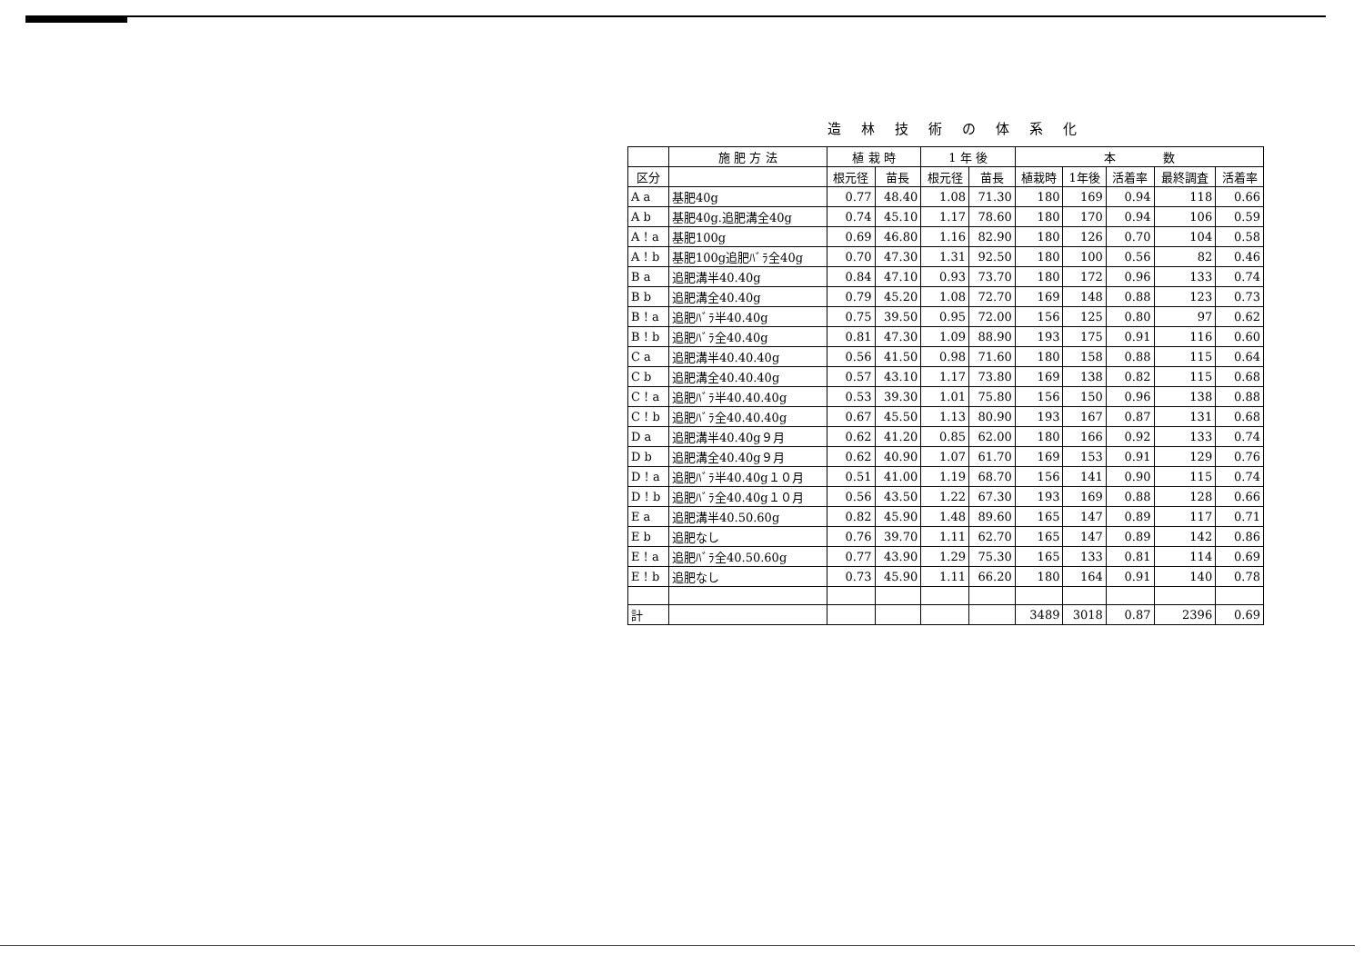造林技術の体系化
| | 施 肥 方 法 | 植 栽 時 | | 1 年 後 | | 本 数 | | | | |
| --- | --- | --- | --- | --- | --- | --- | --- | --- | --- | --- |
| 区分 | | 根元径 | 苗長 | 根元径 | 苗長 | 植栽時 | 1年後 | 活着率 | 最終調査 | 活着率 |
| A a | 基肥40g | 0.77 | 48.40 | 1.08 | 71.30 | 180 | 169 | 0.94 | 118 | 0.66 |
| A b | 基肥40g.追肥溝全40g | 0.74 | 45.10 | 1.17 | 78.60 | 180 | 170 | 0.94 | 106 | 0.59 |
| A ! a | 基肥100g | 0.69 | 46.80 | 1.16 | 82.90 | 180 | 126 | 0.70 | 104 | 0.58 |
| A ! b | 基肥100g追肥ﾊﾞﾗ全40g | 0.70 | 47.30 | 1.31 | 92.50 | 180 | 100 | 0.56 | 82 | 0.46 |
| B a | 追肥溝半40.40g | 0.84 | 47.10 | 0.93 | 73.70 | 180 | 172 | 0.96 | 133 | 0.74 |
| B b | 追肥溝全40.40g | 0.79 | 45.20 | 1.08 | 72.70 | 169 | 148 | 0.88 | 123 | 0.73 |
| B ! a | 追肥ﾊﾞﾗ半40.40g | 0.75 | 39.50 | 0.95 | 72.00 | 156 | 125 | 0.80 | 97 | 0.62 |
| B ! b | 追肥ﾊﾞﾗ全40.40g | 0.81 | 47.30 | 1.09 | 88.90 | 193 | 175 | 0.91 | 116 | 0.60 |
| C a | 追肥溝半40.40.40g | 0.56 | 41.50 | 0.98 | 71.60 | 180 | 158 | 0.88 | 115 | 0.64 |
| C b | 追肥溝全40.40.40g | 0.57 | 43.10 | 1.17 | 73.80 | 169 | 138 | 0.82 | 115 | 0.68 |
| C ! a | 追肥ﾊﾞﾗ半40.40.40g | 0.53 | 39.30 | 1.01 | 75.80 | 156 | 150 | 0.96 | 138 | 0.88 |
| C ! b | 追肥ﾊﾞﾗ全40.40.40g | 0.67 | 45.50 | 1.13 | 80.90 | 193 | 167 | 0.87 | 131 | 0.68 |
| D a | 追肥溝半40.40g９月 | 0.62 | 41.20 | 0.85 | 62.00 | 180 | 166 | 0.92 | 133 | 0.74 |
| D b | 追肥溝全40.40g９月 | 0.62 | 40.90 | 1.07 | 61.70 | 169 | 153 | 0.91 | 129 | 0.76 |
| D ! a | 追肥ﾊﾞﾗ半40.40g１０月 | 0.51 | 41.00 | 1.19 | 68.70 | 156 | 141 | 0.90 | 115 | 0.74 |
| D ! b | 追肥ﾊﾞﾗ全40.40g１０月 | 0.56 | 43.50 | 1.22 | 67.30 | 193 | 169 | 0.88 | 128 | 0.66 |
| E a | 追肥溝半40.50.60g | 0.82 | 45.90 | 1.48 | 89.60 | 165 | 147 | 0.89 | 117 | 0.71 |
| E b | 追肥なし | 0.76 | 39.70 | 1.11 | 62.70 | 165 | 147 | 0.89 | 142 | 0.86 |
| E ! a | 追肥ﾊﾞﾗ全40.50.60g | 0.77 | 43.90 | 1.29 | 75.30 | 165 | 133 | 0.81 | 114 | 0.69 |
| E ! b | 追肥なし | 0.73 | 45.90 | 1.11 | 66.20 | 180 | 164 | 0.91 | 140 | 0.78 |
| 計 | | | | | | 3489 | 3018 | 0.87 | 2396 | 0.69 |